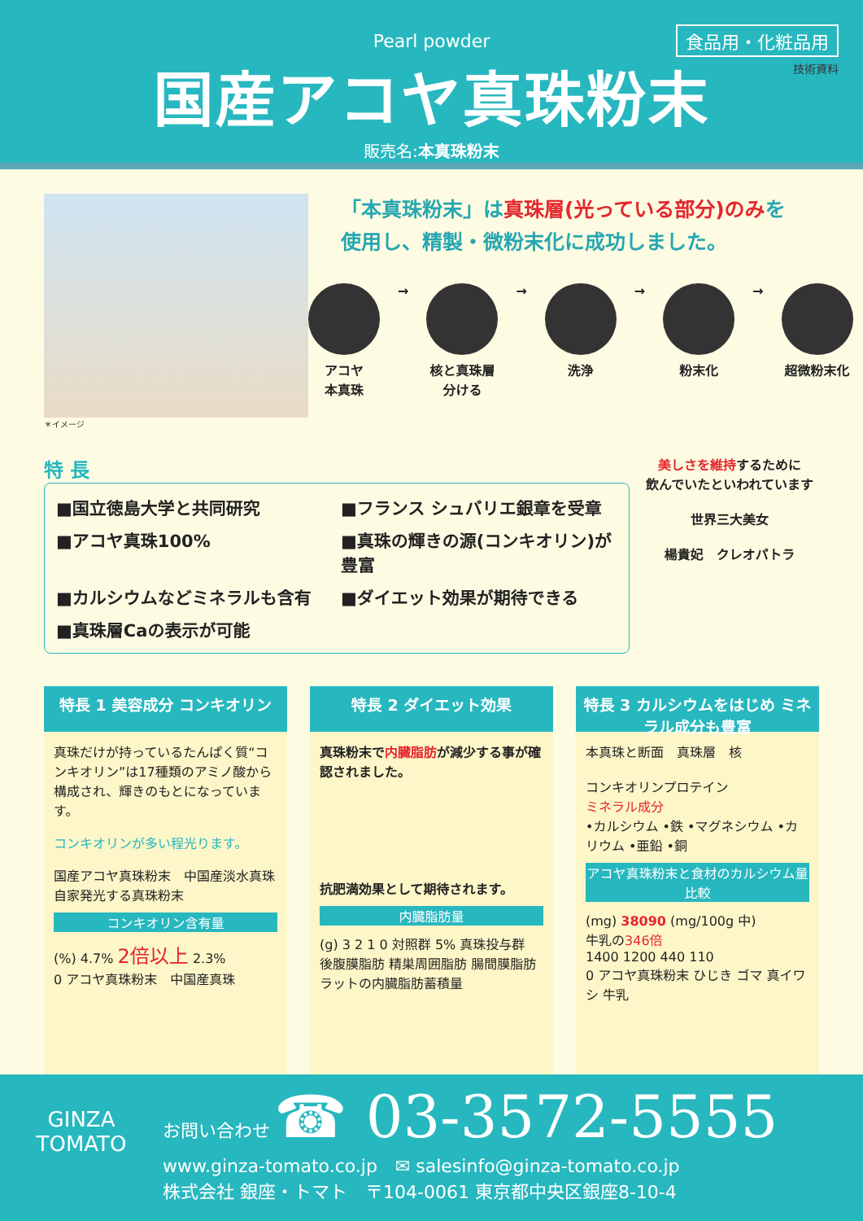Pearl powder
国産アコヤ真珠粉末
販売名:本真珠粉末
食品用・化粧品用
技術資料
＊イメージ
「本真珠粉末」は真珠層(光っている部分)のみを
使用し、精製・微粉末化に成功しました。
アコヤ
本真珠
→ 核と真珠層
分ける
→ 洗浄 → 粉末化 → 超微粉末化
特 長
■国立徳島大学と共同研究
■フランス シュバリエ銀章を受章
■アコヤ真珠100%
■真珠の輝きの源(コンキオリン)が豊富
■カルシウムなどミネラルも含有
■ダイエット効果が期待できる
■真珠層Caの表示が可能
美しさを維持するために
飲んでいたといわれています
世界三大美女
楊貴妃　クレオパトラ
特長 1 美容成分 コンキオリン
真珠だけが持っているたんぱく質“コンキオリン”は17種類のアミノ酸から構成され、輝きのもとになっています。
コンキオリンが多い程光ります。
国産アコヤ真珠粉末　中国産淡水真珠
自家発光する真珠粉末
コンキオリン含有量
(%) 4.7% 2倍以上 2.3%
0 アコヤ真珠粉末　中国産真珠
特長 2 ダイエット効果
真珠粉末で内臓脂肪が減少する事が確認されました。
抗肥満効果として期待されます。
内臓脂肪量
(g) 3 2 1 0 対照群 5% 真珠投与群
後腹膜脂肪 精巣周囲脂肪 腸間膜脂肪
ラットの内臓脂肪蓄積量
特長 3 カルシウムをはじめ ミネラル成分も豊富
本真珠と断面　真珠層　核
コンキオリンプロテイン
ミネラル成分
•カルシウム •鉄 •マグネシウム •カリウム •亜鉛 •銅
アコヤ真珠粉末と食材のカルシウム量比較
(mg) 38090 (mg/100g 中)
牛乳の346倍
1400 1200 440 110
0 アコヤ真珠粉末 ひじき ゴマ 真イワシ 牛乳
GINZA
TOMATO
お問い合わせ ☎ 03-3572-5555
www.ginza-tomato.co.jp　✉ salesinfo@ginza-tomato.co.jp
株式会社 銀座・トマト　〒104-0061 東京都中央区銀座8-10-4